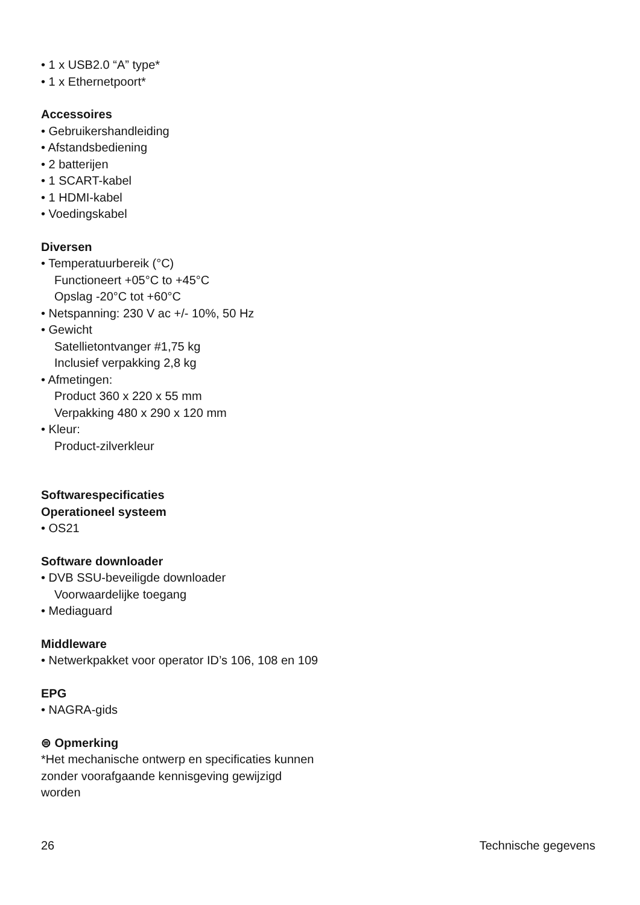• 1 x USB2.0 “A” type*
• 1 x Ethernetpoort*
Accessoires
• Gebruikershandleiding
• Afstandsbediening
• 2 batterijen
• 1 SCART-kabel
• 1 HDMI-kabel
• Voedingskabel
Diversen
• Temperatuurbereik (°C)
Functioneert +05°C to +45°C
Opslag -20°C tot +60°C
• Netspanning: 230 V ac +/- 10%, 50 Hz
• Gewicht
Satellietontvanger #1,75 kg
Inclusief verpakking 2,8 kg
• Afmetingen:
Product 360 x 220 x 55 mm
Verpakking 480 x 290 x 120 mm
• Kleur:
Product-zilverkleur
Softwarespecificaties
Operationeel systeem
• OS21
Software downloader
• DVB SSU-beveiligde downloader
Voorwaardelijke toegang
• Mediaguard
Middleware
• Netwerkpakket voor operator ID’s 106, 108 en 109
EPG
• NAGRA-gids
⊜ Opmerking
*Het mechanische ontwerp en specificaties kunnen zonder voorafgaande kennisgeving gewijzigd worden
26 Technische gegevens